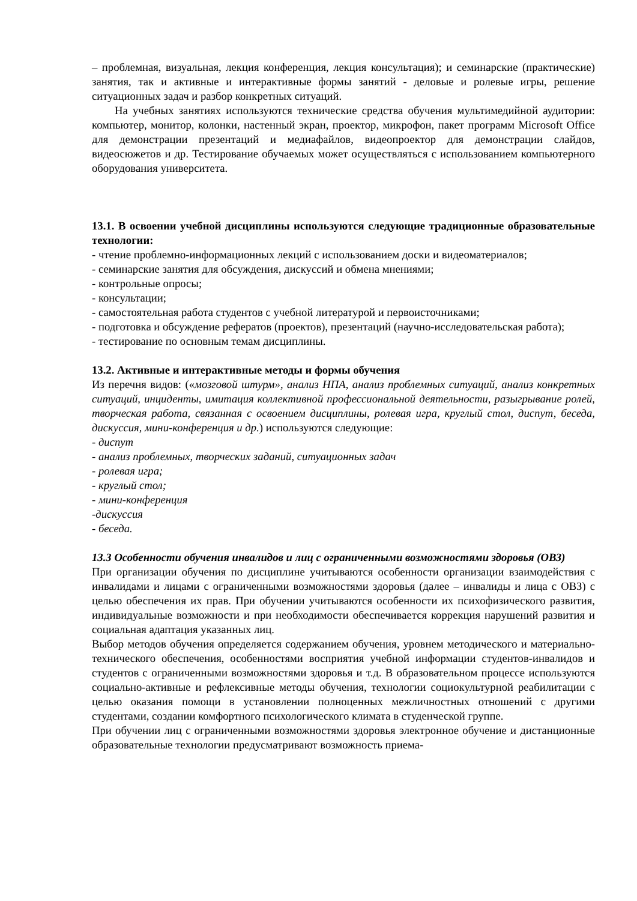– проблемная, визуальная, лекция конференция, лекция консультация); и семинарские (практические) занятия, так и активные и интерактивные формы занятий - деловые и ролевые игры, решение ситуационных задач и разбор конкретных ситуаций.
На учебных занятиях используются технические средства обучения мультимедийной аудитории: компьютер, монитор, колонки, настенный экран, проектор, микрофон, пакет программ Microsoft Office для демонстрации презентаций и медиафайлов, видеопроектор для демонстрации слайдов, видеосюжетов и др. Тестирование обучаемых может осуществляться с использованием компьютерного оборудования университета.
13.1. В освоении учебной дисциплины используются следующие традиционные образовательные технологии:
- чтение проблемно-информационных лекций с использованием доски и видеоматериалов;
- семинарские занятия для обсуждения, дискуссий и обмена мнениями;
- контрольные опросы;
- консультации;
- самостоятельная работа студентов с учебной литературой и первоисточниками;
- подготовка и обсуждение рефератов (проектов), презентаций (научно-исследовательская работа);
- тестирование по основным темам дисциплины.
13.2. Активные и интерактивные методы и формы обучения
Из перечня видов: («мозговой штурм», анализ НПА, анализ проблемных ситуаций, анализ конкретных ситуаций, инциденты, имитация коллективной профессиональной деятельности, разыгрывание ролей, творческая работа, связанная с освоением дисциплины, ролевая игра, круглый стол, диспут, беседа, дискуссия, мини-конференция и др.) используются следующие:
- диспут
- анализ проблемных, творческих заданий, ситуационных задач
- ролевая игра;
- круглый стол;
- мини-конференция
-дискуссия
- беседа.
13.3 Особенности обучения инвалидов и лиц с ограниченными возможностями здоровья (ОВЗ)
При организации обучения по дисциплине учитываются особенности организации взаимодействия с инвалидами и лицами с ограниченными возможностями здоровья (далее – инвалиды и лица с ОВЗ) с целью обеспечения их прав. При обучении учитываются особенности их психофизического развития, индивидуальные возможности и при необходимости обеспечивается коррекция нарушений развития и социальная адаптация указанных лиц.
Выбор методов обучения определяется содержанием обучения, уровнем методического и материально-технического обеспечения, особенностями восприятия учебной информации студентов-инвалидов и студентов с ограниченными возможностями здоровья и т.д. В образовательном процессе используются социально-активные и рефлексивные методы обучения, технологии социокультурной реабилитации с целью оказания помощи в установлении полноценных межличностных отношений с другими студентами, создании комфортного психологического климата в студенческой группе.
При обучении лиц с ограниченными возможностями здоровья электронное обучение и дистанционные образовательные технологии предусматривают возможность приема-